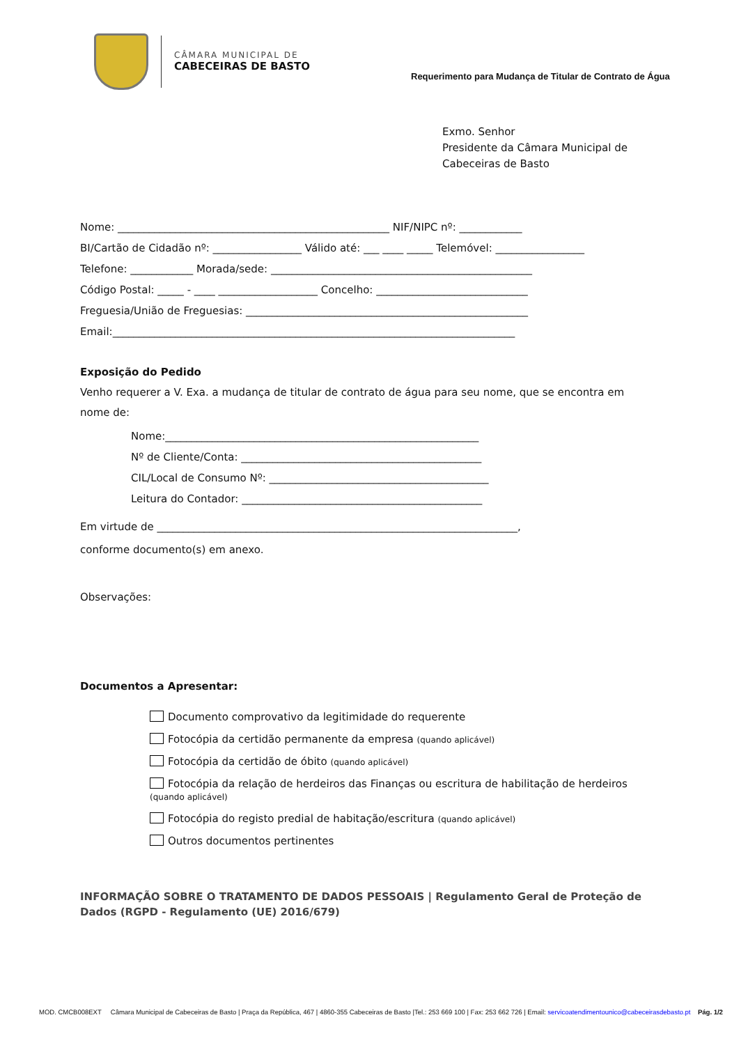CÂMARA MUNICIPAL DE
CABECEIRAS DE BASTO
Requerimento para Mudança de Titular de Contrato de Água
Exmo. Senhor
Presidente da Câmara Municipal de
Cabeceiras de Basto
Nome: ____________________________________________________ NIF/NIPC nº: ____________
BI/Cartão de Cidadão nº: _________________ Válido até: ___ ____ _____ Telemóvel: _________________
Telefone: ____________ Morada/sede: __________________________________________________
Código Postal: _____ - ____ ___________________ Concelho: _____________________________
Freguesia/União de Freguesias: ______________________________________________________
Email:_____________________________________________________________________________
Exposição do Pedido
Venho requerer a V. Exa. a mudança de titular de contrato de água para seu nome, que se encontra em nome de:
Nome:____________________________________________________________
Nº de Cliente/Conta: ______________________________________________
CIL/Local de Consumo Nº: __________________________________________
Leitura do Contador: ______________________________________________
Em virtude de _____________________________________________________________________,
conforme documento(s) em anexo.
Observações:
Documentos a Apresentar:
Documento comprovativo da legitimidade do requerente
Fotocópia da certidão permanente da empresa (quando aplicável)
Fotocópia da certidão de óbito (quando aplicável)
Fotocópia da relação de herdeiros das Finanças ou escritura de habilitação de herdeiros (quando aplicável)
Fotocópia do registo predial de habitação/escritura (quando aplicável)
Outros documentos pertinentes
INFORMAÇÃO SOBRE O TRATAMENTO DE DADOS PESSOAIS | Regulamento Geral de Proteção de Dados (RGPD - Regulamento (UE) 2016/679)
MOD. CMCB008EXT Câmara Municipal de Cabeceiras de Basto | Praça da República, 467 | 4860-355 Cabeceiras de Basto |Tel.: 253 669 100 | Fax: 253 662 726 | Email: servicoatendimentounico@cabeceirasdebasto.pt Pág. 1/2